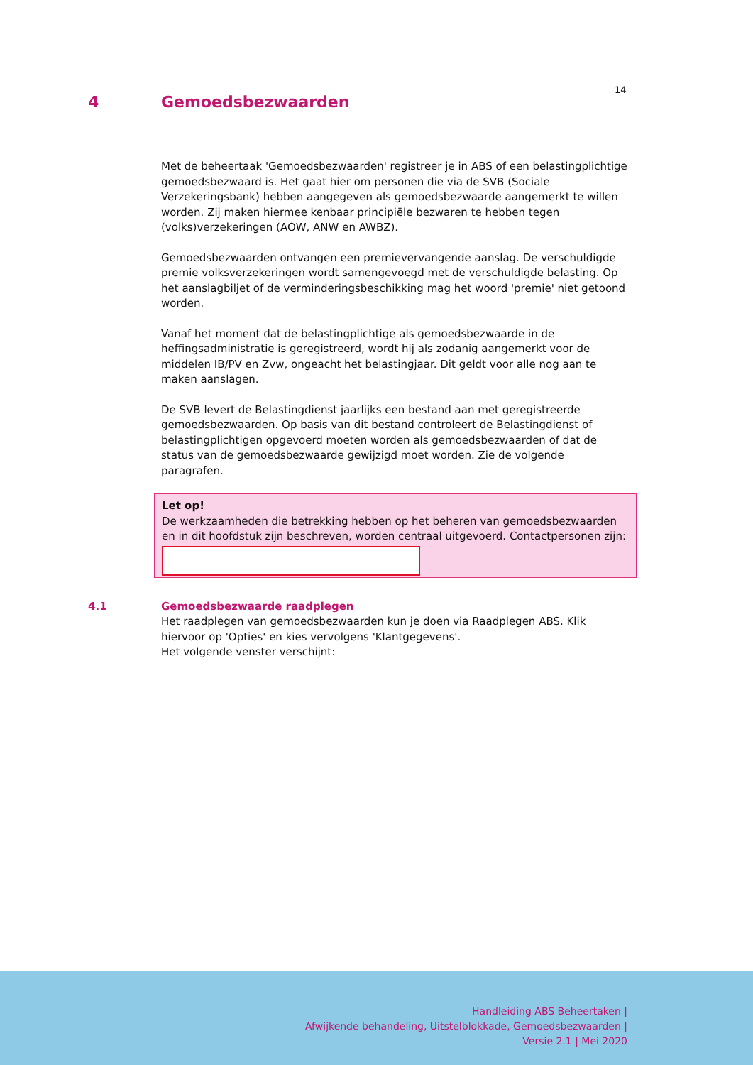14
4 Gemoedsbezwaarden
Met de beheertaak 'Gemoedsbezwaarden' registreer je in ABS of een belastingplichtige gemoedsbezwaard is. Het gaat hier om personen die via de SVB (Sociale Verzekeringsbank) hebben aangegeven als gemoedsbezwaarde aangemerkt te willen worden. Zij maken hiermee kenbaar principiële bezwaren te hebben tegen (volks)verzekeringen (AOW, ANW en AWBZ).
Gemoedsbezwaarden ontvangen een premievervangende aanslag. De verschuldigde premie volksverzekeringen wordt samengevoegd met de verschuldigde belasting. Op het aanslagbiljet of de verminderingsbeschikking mag het woord 'premie' niet getoond worden.
Vanaf het moment dat de belastingplichtige als gemoedsbezwaarde in de heffingsadministratie is geregistreerd, wordt hij als zodanig aangemerkt voor de middelen IB/PV en Zvw, ongeacht het belastingjaar. Dit geldt voor alle nog aan te maken aanslagen.
De SVB levert de Belastingdienst jaarlijks een bestand aan met geregistreerde gemoedsbezwaarden. Op basis van dit bestand controleert de Belastingdienst of belastingplichtigen opgevoerd moeten worden als gemoedsbezwaarden of dat de status van de gemoedsbezwaarde gewijzigd moet worden. Zie de volgende paragrafen.
Let op!
De werkzaamheden die betrekking hebben op het beheren van gemoedsbezwaarden en in dit hoofdstuk zijn beschreven, worden centraal uitgevoerd. Contactpersonen zijn:
4.1 Gemoedsbezwaarde raadplegen
Het raadplegen van gemoedsbezwaarden kun je doen via Raadplegen ABS. Klik hiervoor op 'Opties' en kies vervolgens 'Klantgegevens'.
Het volgende venster verschijnt:
Handleiding ABS Beheertaken |
Afwijkende behandeling, Uitstelblokkade, Gemoedsbezwaarden |
Versie 2.1 | Mei 2020